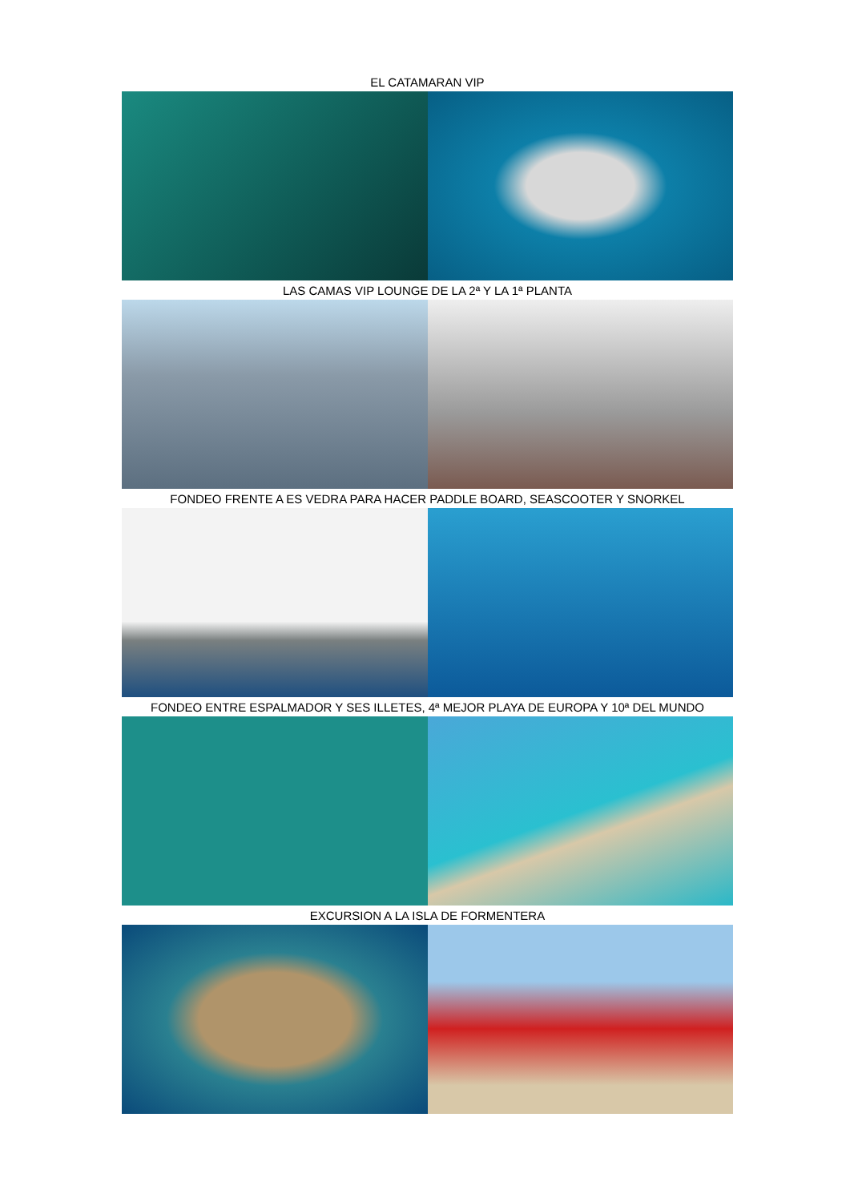EL CATAMARAN VIP
LAS CAMAS VIP LOUNGE DE LA 2ª Y LA 1ª PLANTA
FONDEO FRENTE A ES VEDRA PARA HACER PADDLE BOARD, SEASCOOTER Y SNORKEL
FONDEO ENTRE ESPALMADOR Y SES ILLETES, 4ª MEJOR PLAYA DE EUROPA Y 10ª DEL MUNDO
EXCURSION A LA ISLA DE FORMENTERA